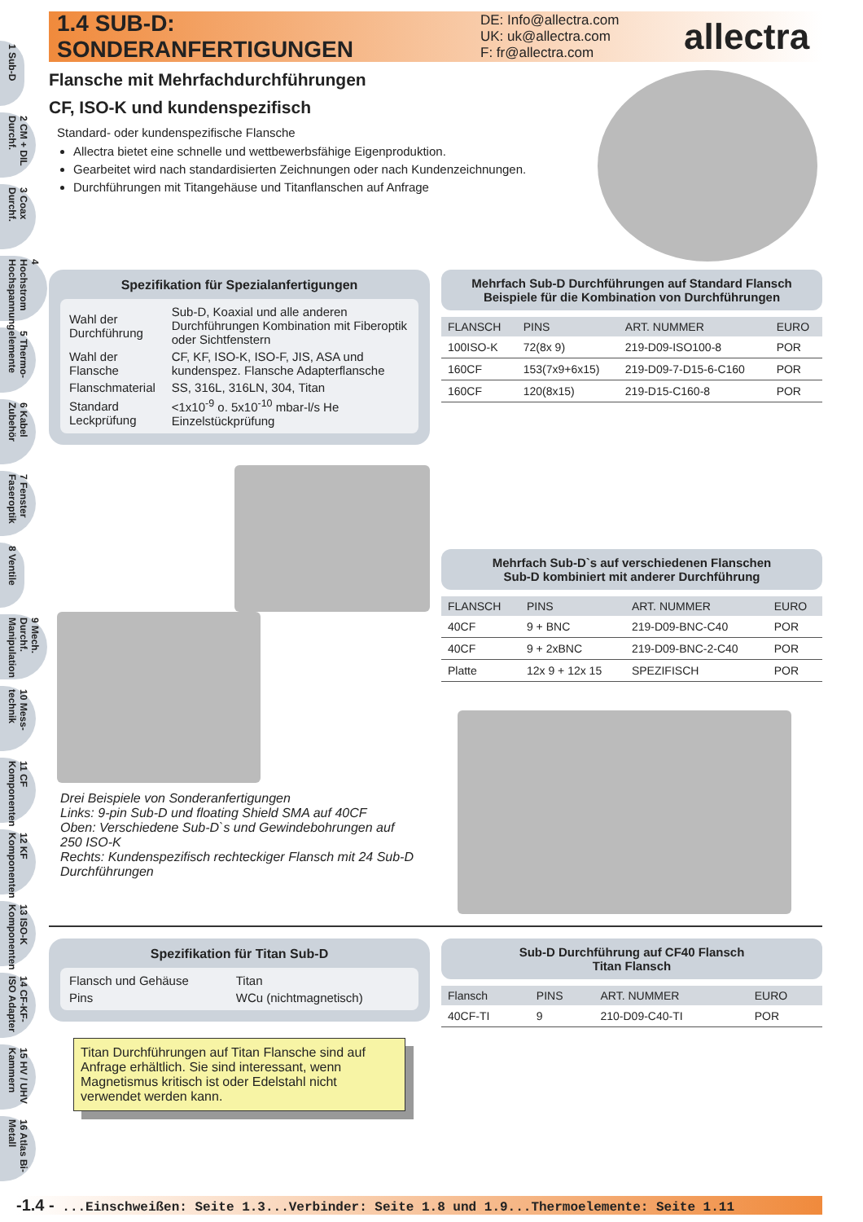1 Sub-D
2 CM + DIL Durchf.
3 Coax Durchf.
4 Hochstrom Hochspannung
5 Thermo-elemente
6 Kabel Zubehör
7 Fenster Faseroptik
8 Ventile
9 Mech. Durchf. Manipulation
10 Mess-technik
11 CF Komponenten
12 KF Komponenten
13 ISO-K Komponenten
14 CF-KF-ISO Adapter
15 HV / UHV Kammern
16 Atlas Bi-Metall
1.4 SUB-D: SONDERANFERTIGUNGEN
DE: Info@allectra.com
UK: uk@allectra.com
F: fr@allectra.com
allectra
Flansche mit Mehrfachdurchführungen
CF, ISO-K und kundenspezifisch
Standard- oder kundenspezifische Flansche
Allectra bietet eine schnelle und wettbewerbsfähige Eigenproduktion.
Gearbeitet wird nach standardisierten Zeichnungen oder nach Kundenzeichnungen.
Durchführungen mit Titangehäuse und Titanflanschen auf Anfrage
Spezifikation für Spezialanfertigungen
| Wahl der Durchführung | Sub-D, Koaxial und alle anderen Durchführungen Kombination mit Fiberoptik oder Sichtfenstern |
| Wahl der Flansche | CF, KF, ISO-K, ISO-F, JIS, ASA und kundenspez. Flansche Adapterflansche |
| Flanschmaterial | SS, 316L, 316LN, 304, Titan |
| Standard Leckprüfung | <1x10<sup>-9</sup> o. 5x10<sup>-10</sup> mbar-l/s He Einzelstückprüfung |
Drei Beispiele von Sonderanfertigungen
Links: 9-pin Sub-D und floating Shield SMA auf 40CF
Oben: Verschiedene Sub-D`s und Gewindebohrungen auf 250 ISO-K
Rechts: Kundenspezifisch rechteckiger Flansch mit 24 Sub-D Durchführungen
Mehrfach Sub-D Durchführungen auf Standard Flansch
Beispiele für die Kombination von Durchführungen
| FLANSCH | PINS | ART. NUMMER | EURO |
| --- | --- | --- | --- |
| 100ISO-K | 72(8x 9) | 219-D09-ISO100-8 | POR |
| 160CF | 153(7x9+6x15) | 219-D09-7-D15-6-C160 | POR |
| 160CF | 120(8x15) | 219-D15-C160-8 | POR |
Mehrfach Sub-D`s auf verschiedenen Flanschen
Sub-D kombiniert mit anderer Durchführung
| FLANSCH | PINS | ART. NUMMER | EURO |
| --- | --- | --- | --- |
| 40CF | 9 + BNC | 219-D09-BNC-C40 | POR |
| 40CF | 9 + 2xBNC | 219-D09-BNC-2-C40 | POR |
| Platte | 12x 9 + 12x 15 | SPEZIFISCH | POR |
Spezifikation für Titan Sub-D
| Flansch und Gehäuse | Titan |
| Pins | WCu (nichtmagnetisch) |
Titan Durchführungen auf Titan Flansche sind auf Anfrage erhältlich. Sie sind interessant, wenn Magnetismus kritisch ist oder Edelstahl nicht verwendet werden kann.
Sub-D Durchführung auf CF40 Flansch
Titan Flansch
| Flansch | PINS | ART. NUMMER | EURO |
| --- | --- | --- | --- |
| 40CF-TI | 9 | 210-D09-C40-TI | POR |
-1.4 - ...Einschweißen: Seite 1.3...Verbinder: Seite 1.8 und 1.9...Thermoelemente: Seite 1.11